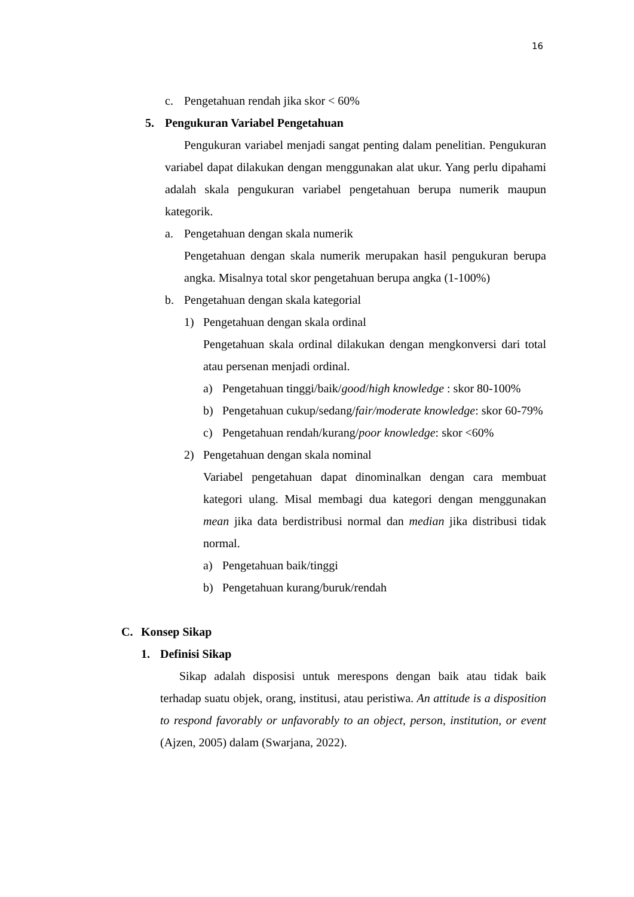16
c. Pengetahuan rendah jika skor < 60%
5. Pengukuran Variabel Pengetahuan
Pengukuran variabel menjadi sangat penting dalam penelitian. Pengukuran variabel dapat dilakukan dengan menggunakan alat ukur. Yang perlu dipahami adalah skala pengukuran variabel pengetahuan berupa numerik maupun kategorik.
a. Pengetahuan dengan skala numerik
Pengetahuan dengan skala numerik merupakan hasil pengukuran berupa angka. Misalnya total skor pengetahuan berupa angka (1-100%)
b. Pengetahuan dengan skala kategorial
1) Pengetahuan dengan skala ordinal
Pengetahuan skala ordinal dilakukan dengan mengkonversi dari total atau persenan menjadi ordinal.
a) Pengetahuan tinggi/baik/good/high knowledge : skor 80-100%
b) Pengetahuan cukup/sedang/fair/moderate knowledge: skor 60-79%
c) Pengetahuan rendah/kurang/poor knowledge: skor <60%
2) Pengetahuan dengan skala nominal
Variabel pengetahuan dapat dinominalkan dengan cara membuat kategori ulang. Misal membagi dua kategori dengan menggunakan mean jika data berdistribusi normal dan median jika distribusi tidak normal.
a) Pengetahuan baik/tinggi
b) Pengetahuan kurang/buruk/rendah
C. Konsep Sikap
1. Definisi Sikap
Sikap adalah disposisi untuk merespons dengan baik atau tidak baik terhadap suatu objek, orang, institusi, atau peristiwa. An attitude is a disposition to respond favorably or unfavorably to an object, person, institution, or event (Ajzen, 2005) dalam (Swarjana, 2022).